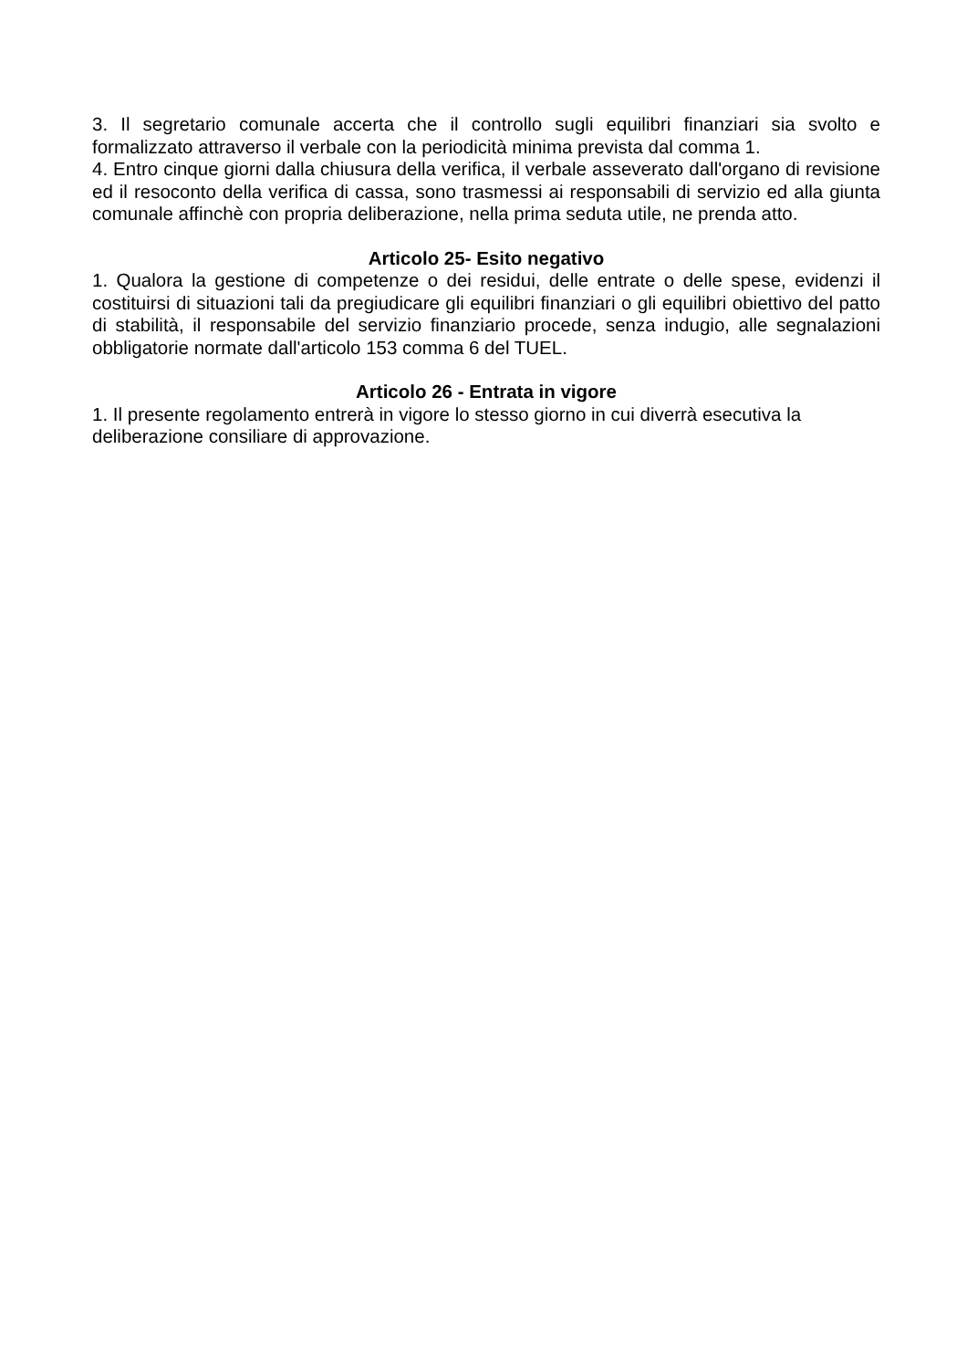3. Il segretario comunale accerta che il controllo sugli equilibri finanziari sia svolto e formalizzato attraverso il verbale con la periodicità minima prevista dal comma 1.
4. Entro cinque giorni dalla chiusura della verifica, il verbale asseverato dall'organo di revisione ed il resoconto della verifica di cassa, sono trasmessi ai responsabili di servizio ed alla giunta comunale affinchè con propria deliberazione, nella prima seduta utile, ne prenda atto.
Articolo 25- Esito negativo
1. Qualora la gestione di competenze o dei residui, delle entrate o delle spese, evidenzi il costituirsi di situazioni tali da pregiudicare gli equilibri finanziari o gli equilibri obiettivo del patto di stabilità, il responsabile del servizio finanziario procede, senza indugio, alle segnalazioni obbligatorie normate dall'articolo 153 comma 6 del TUEL.
Articolo 26 - Entrata in vigore
1. Il presente regolamento entrerà in vigore lo stesso giorno in cui diverrà esecutiva la
deliberazione consiliare di approvazione.